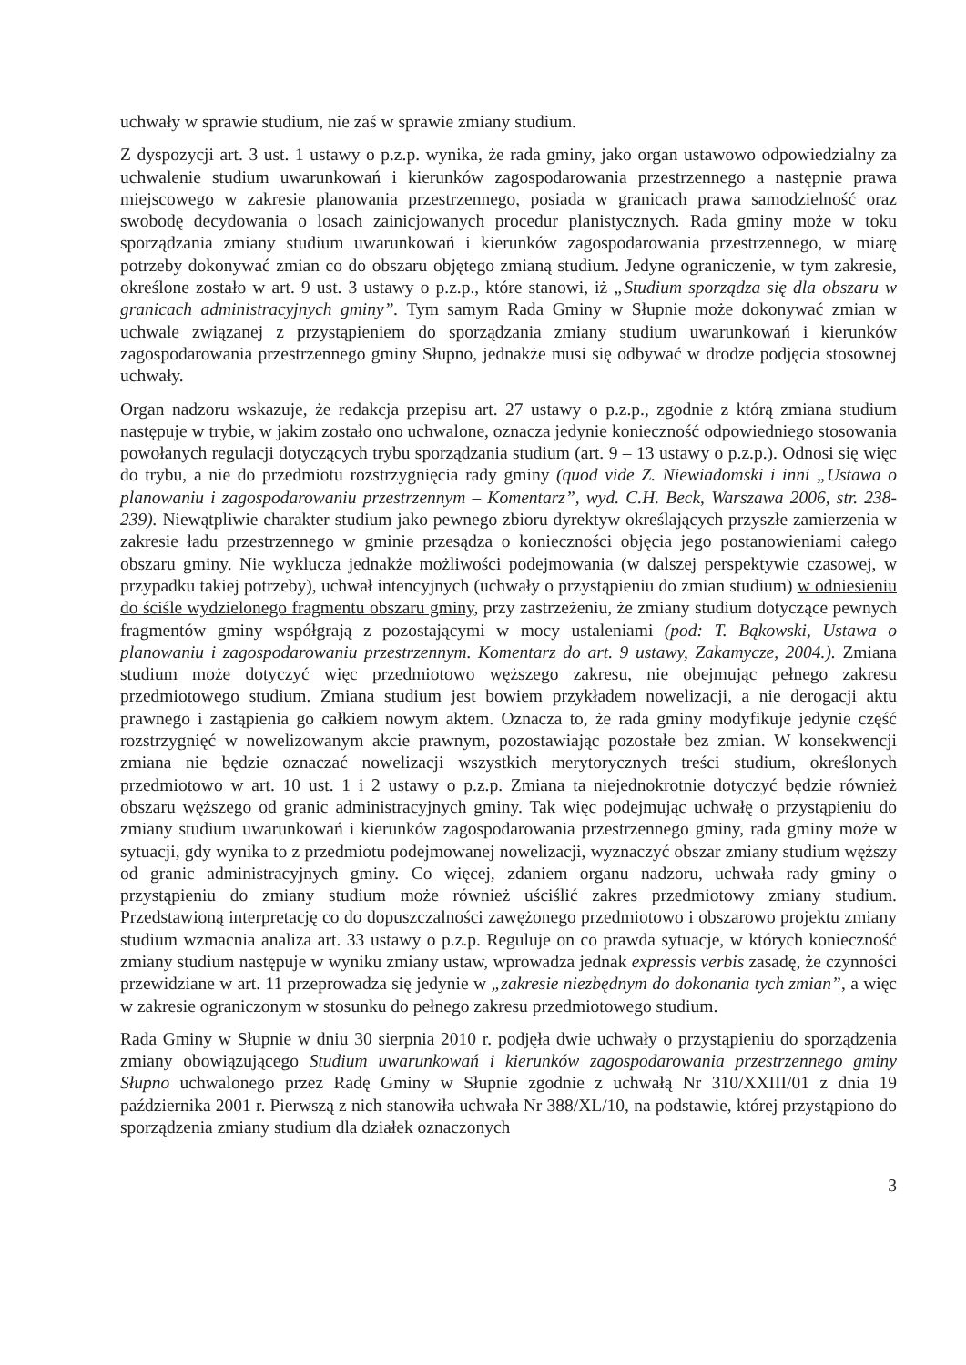uchwały w sprawie studium, nie zaś w sprawie zmiany studium.
Z dyspozycji art. 3 ust. 1 ustawy o p.z.p. wynika, że rada gminy, jako organ ustawowo odpowiedzialny za uchwalenie studium uwarunkowań i kierunków zagospodarowania przestrzennego a następnie prawa miejscowego w zakresie planowania przestrzennego, posiada w granicach prawa samodzielność oraz swobodę decydowania o losach zainicjowanych procedur planistycznych. Rada gminy może w toku sporządzania zmiany studium uwarunkowań i kierunków zagospodarowania przestrzennego, w miarę potrzeby dokonywać zmian co do obszaru objętego zmianą studium. Jedyne ograniczenie, w tym zakresie, określone zostało w art. 9 ust. 3 ustawy o p.z.p., które stanowi, iż „Studium sporządza się dla obszaru w granicach administracyjnych gminy”. Tym samym Rada Gminy w Słupnie może dokonywać zmian w uchwale związanej z przystąpieniem do sporządzania zmiany studium uwarunkowań i kierunków zagospodarowania przestrzennego gminy Słupno, jednakże musi się odbywać w drodze podjęcia stosownej uchwały.
Organ nadzoru wskazuje, że redakcja przepisu art. 27 ustawy o p.z.p., zgodnie z którą zmiana studium następuje w trybie, w jakim zostało ono uchwalone, oznacza jedynie konieczność odpowiedniego stosowania powołanych regulacji dotyczących trybu sporządzania studium (art. 9 – 13 ustawy o p.z.p.). Odnosi się więc do trybu, a nie do przedmiotu rozstrzygnięcia rady gminy (quod vide Z. Niewiadomski i inni „Ustawa o planowaniu i zagospodarowaniu przestrzennym – Komentarz”, wyd. C.H. Beck, Warszawa 2006, str. 238-239). Niewątpliwie charakter studium jako pewnego zbioru dyrektyw określających przyszłe zamierzenia w zakresie ładu przestrzennego w gminie przesądza o konieczności objęcia jego postanowieniami całego obszaru gminy. Nie wyklucza jednakże możliwości podejmowania (w dalszej perspektywie czasowej, w przypadku takiej potrzeby), uchwał intencyjnych (uchwały o przystąpieniu do zmian studium) w odniesieniu do ściśle wydzielonego fragmentu obszaru gminy, przy zastrzeżeniu, że zmiany studium dotyczące pewnych fragmentów gminy współgrają z pozostającymi w mocy ustaleniami (pod: T. Bąkowski, Ustawa o planowaniu i zagospodarowaniu przestrzennym. Komentarz do art. 9 ustawy, Zakamycze, 2004.). Zmiana studium może dotyczyć więc przedmiotowo węższego zakresu, nie obejmując pełnego zakresu przedmiotowego studium. Zmiana studium jest bowiem przykładem nowelizacji, a nie derogacji aktu prawnego i zastąpienia go całkiem nowym aktem. Oznacza to, że rada gminy modyfikuje jedynie część rozstrzygnięć w nowelizowanym akcie prawnym, pozostawiając pozostałe bez zmian. W konsekwencji zmiana nie będzie oznaczać nowelizacji wszystkich merytorycznych treści studium, określonych przedmiotowo w art. 10 ust. 1 i 2 ustawy o p.z.p. Zmiana ta niejednokrotnie dotyczyć będzie również obszaru węższego od granic administracyjnych gminy. Tak więc podejmując uchwałę o przystąpieniu do zmiany studium uwarunkowań i kierunków zagospodarowania przestrzennego gminy, rada gminy może w sytuacji, gdy wynika to z przedmiotu podejmowanej nowelizacji, wyznaczyć obszar zmiany studium węższy od granic administracyjnych gminy. Co więcej, zdaniem organu nadzoru, uchwała rady gminy o przystąpieniu do zmiany studium może również uściślić zakres przedmiotowy zmiany studium. Przedstawioną interpretację co do dopuszczalności zawężonego przedmiotowo i obszarowo projektu zmiany studium wzmacnia analiza art. 33 ustawy o p.z.p. Reguluje on co prawda sytuacje, w których konieczność zmiany studium następuje w wyniku zmiany ustaw, wprowadza jednak expressis verbis zasadę, że czynności przewidziane w art. 11 przeprowadza się jedynie w „zakresie niezbędnym do dokonania tych zmian”, a więc w zakresie ograniczonym w stosunku do pełnego zakresu przedmiotowego studium.
Rada Gminy w Słupnie w dniu 30 sierpnia 2010 r. podjęła dwie uchwały o przystąpieniu do sporządzenia zmiany obowiązującego Studium uwarunkowań i kierunków zagospodarowania przestrzennego gminy Słupno uchwalonego przez Radę Gminy w Słupnie zgodnie z uchwałą Nr 310/XXIII/01 z dnia 19 października 2001 r. Pierwszą z nich stanowiła uchwała Nr 388/XL/10, na podstawie, której przystąpiono do sporządzenia zmiany studium dla działek oznaczonych
3